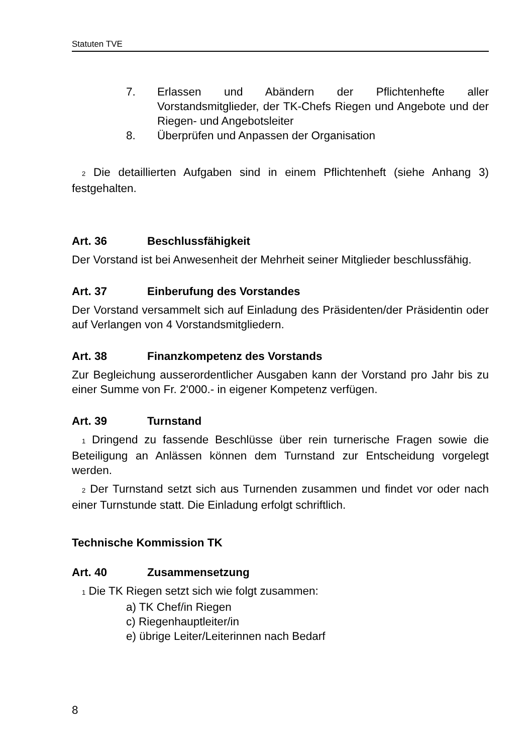Statuten TVE
7. Erlassen und Abändern der Pflichtenhefte aller Vorstandsmitglieder, der TK-Chefs Riegen und Angebote und der Riegen- und Angebotsleiter
8. Überprüfen und Anpassen der Organisation
<sup>2</sup> Die detaillierten Aufgaben sind in einem Pflichtenheft (siehe Anhang 3) festgehalten.
Art. 36 Beschlussfähigkeit
Der Vorstand ist bei Anwesenheit der Mehrheit seiner Mitglieder beschlussfähig.
Art. 37 Einberufung des Vorstandes
Der Vorstand versammelt sich auf Einladung des Präsidenten/der Präsidentin oder auf Verlangen von 4 Vorstandsmitgliedern.
Art. 38 Finanzkompetenz des Vorstands
Zur Begleichung ausserordentlicher Ausgaben kann der Vorstand pro Jahr bis zu einer Summe von Fr. 2'000.- in eigener Kompetenz verfügen.
Art. 39 Turnstand
<sup>1</sup> Dringend zu fassende Beschlüsse über rein turnerische Fragen sowie die Beteiligung an Anlässen können dem Turnstand zur Entscheidung vorgelegt werden.
<sup>2</sup> Der Turnstand setzt sich aus Turnenden zusammen und findet vor oder nach einer Turnstunde statt. Die Einladung erfolgt schriftlich.
Technische Kommission TK
Art. 40 Zusammensetzung
<sup>1</sup> Die TK Riegen setzt sich wie folgt zusammen:
a) TK Chef/in Riegen
c) Riegenhauptleiter/in
e) übrige Leiter/Leiterinnen nach Bedarf
8